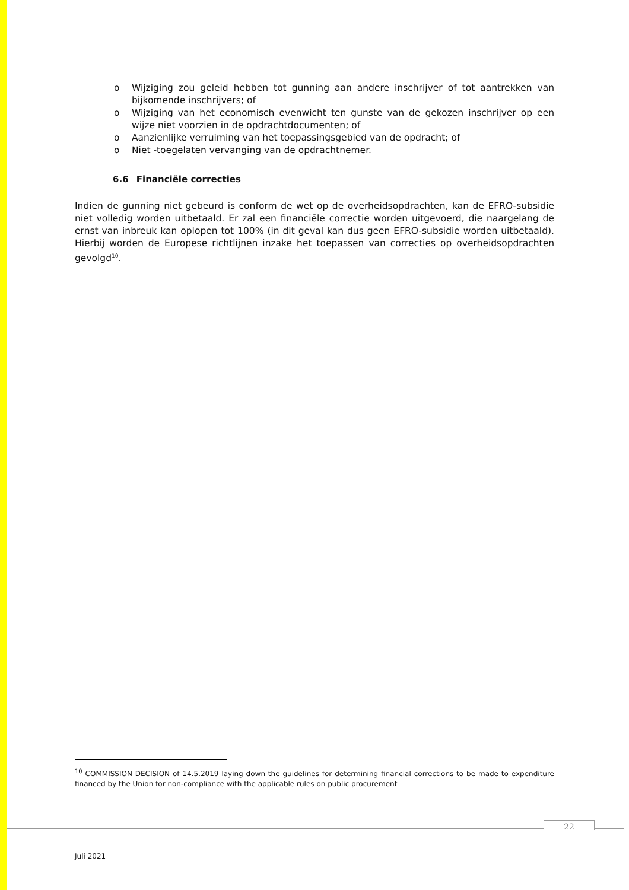o Wijziging zou geleid hebben tot gunning aan andere inschrijver of tot aantrekken van bijkomende inschrijvers; of
o Wijziging van het economisch evenwicht ten gunste van de gekozen inschrijver op een wijze niet voorzien in de opdrachtdocumenten; of
o Aanzienlijke verruiming van het toepassingsgebied van de opdracht; of
o Niet -toegelaten vervanging van de opdrachtnemer.
6.6 Financiële correcties
Indien de gunning niet gebeurd is conform de wet op de overheidsopdrachten, kan de EFRO-subsidie niet volledig worden uitbetaald. Er zal een financiële correctie worden uitgevoerd, die naargelang de ernst van inbreuk kan oplopen tot 100% (in dit geval kan dus geen EFRO-subsidie worden uitbetaald). Hierbij worden de Europese richtlijnen inzake het toepassen van correcties op overheidsopdrachten gevolgd<sup>10</sup>.
<sup>10</sup> COMMISSION DECISION of 14.5.2019 laying down the guidelines for determining financial corrections to be made to expenditure financed by the Union for non-compliance with the applicable rules on public procurement
22
Juli 2021